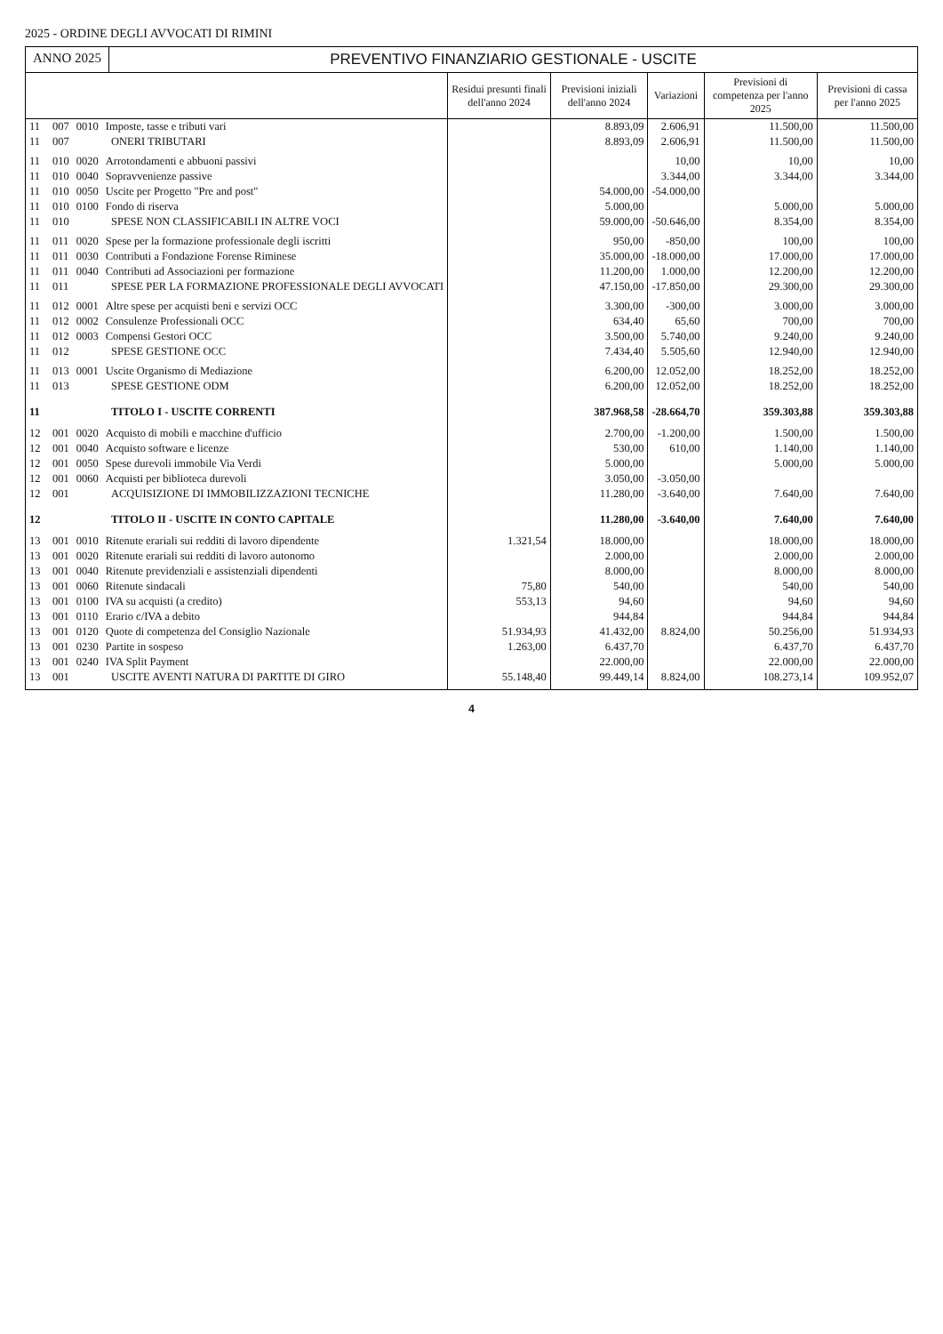2025 - ORDINE DEGLI AVVOCATI DI RIMINI
ANNO 2025 PREVENTIVO FINANZIARIO GESTIONALE - USCITE
| | | | | Residui presunti finali dell'anno 2024 | Previsioni iniziali dell'anno 2024 | Variazioni | Previsioni di competenza per l'anno 2025 | Previsioni di cassa per l'anno 2025 |
| --- | --- | --- | --- | --- | --- | --- | --- | --- |
| 11 | 007 | 0010 | Imposte, tasse e tributi vari | | 8.893,09 | 2.606,91 | 11.500,00 | 11.500,00 |
| 11 | 007 | | ONERI TRIBUTARI | | 8.893,09 | 2.606,91 | 11.500,00 | 11.500,00 |
| 11 | 010 | 0020 | Arrotondamenti e abbuoni passivi | | | 10,00 | 10,00 | 10,00 |
| 11 | 010 | 0040 | Sopravvenienze passive | | | 3.344,00 | 3.344,00 | 3.344,00 |
| 11 | 010 | 0050 | Uscite per Progetto "Pre and post" | | 54.000,00 | -54.000,00 | | |
| 11 | 010 | 0100 | Fondo di riserva | | 5.000,00 | | 5.000,00 | 5.000,00 |
| 11 | 010 | | SPESE NON CLASSIFICABILI IN ALTRE VOCI | | 59.000,00 | -50.646,00 | 8.354,00 | 8.354,00 |
| 11 | 011 | 0020 | Spese per la formazione professionale degli iscritti | | 950,00 | -850,00 | 100,00 | 100,00 |
| 11 | 011 | 0030 | Contributi a Fondazione Forense Riminese | | 35.000,00 | -18.000,00 | 17.000,00 | 17.000,00 |
| 11 | 011 | 0040 | Contributi ad Associazioni per formazione | | 11.200,00 | 1.000,00 | 12.200,00 | 12.200,00 |
| 11 | 011 | | SPESE PER LA FORMAZIONE PROFESSIONALE DEGLI AVVOCATI | | 47.150,00 | -17.850,00 | 29.300,00 | 29.300,00 |
| 11 | 012 | 0001 | Altre spese per acquisti beni e servizi OCC | | 3.300,00 | -300,00 | 3.000,00 | 3.000,00 |
| 11 | 012 | 0002 | Consulenze Professionali OCC | | 634,40 | 65,60 | 700,00 | 700,00 |
| 11 | 012 | 0003 | Compensi Gestori OCC | | 3.500,00 | 5.740,00 | 9.240,00 | 9.240,00 |
| 11 | 012 | | SPESE GESTIONE OCC | | 7.434,40 | 5.505,60 | 12.940,00 | 12.940,00 |
| 11 | 013 | 0001 | Uscite Organismo di Mediazione | | 6.200,00 | 12.052,00 | 18.252,00 | 18.252,00 |
| 11 | 013 | | SPESE GESTIONE ODM | | 6.200,00 | 12.052,00 | 18.252,00 | 18.252,00 |
| 11 | | | TITOLO I - USCITE CORRENTI | | 387.968,58 | -28.664,70 | 359.303,88 | 359.303,88 |
| 12 | 001 | 0020 | Acquisto di mobili e macchine d'ufficio | | 2.700,00 | -1.200,00 | 1.500,00 | 1.500,00 |
| 12 | 001 | 0040 | Acquisto software e licenze | | 530,00 | 610,00 | 1.140,00 | 1.140,00 |
| 12 | 001 | 0050 | Spese durevoli immobile Via Verdi | | 5.000,00 | | 5.000,00 | 5.000,00 |
| 12 | 001 | 0060 | Acquisti per biblioteca durevoli | | 3.050,00 | -3.050,00 | | |
| 12 | 001 | | ACQUISIZIONE DI IMMOBILIZZAZIONI TECNICHE | | 11.280,00 | -3.640,00 | 7.640,00 | 7.640,00 |
| 12 | | | TITOLO II - USCITE IN CONTO CAPITALE | | 11.280,00 | -3.640,00 | 7.640,00 | 7.640,00 |
| 13 | 001 | 0010 | Ritenute erariali sui redditi di lavoro dipendente | 1.321,54 | 18.000,00 | | 18.000,00 | 18.000,00 |
| 13 | 001 | 0020 | Ritenute erariali sui redditi di lavoro autonomo | | 2.000,00 | | 2.000,00 | 2.000,00 |
| 13 | 001 | 0040 | Ritenute previdenziali e assistenziali dipendenti | | 8.000,00 | | 8.000,00 | 8.000,00 |
| 13 | 001 | 0060 | Ritenute sindacali | 75,80 | 540,00 | | 540,00 | 540,00 |
| 13 | 001 | 0100 | IVA su acquisti (a credito) | 553,13 | 94,60 | | 94,60 | 94,60 |
| 13 | 001 | 0110 | Erario c/IVA a debito | | 944,84 | | 944,84 | 944,84 |
| 13 | 001 | 0120 | Quote di competenza del Consiglio Nazionale | 51.934,93 | 41.432,00 | 8.824,00 | 50.256,00 | 51.934,93 |
| 13 | 001 | 0230 | Partite in sospeso | 1.263,00 | 6.437,70 | | 6.437,70 | 6.437,70 |
| 13 | 001 | 0240 | IVA Split Payment | | 22.000,00 | | 22.000,00 | 22.000,00 |
| 13 | 001 | | USCITE AVENTI NATURA DI PARTITE DI GIRO | 55.148,40 | 99.449,14 | 8.824,00 | 108.273,14 | 109.952,07 |
4